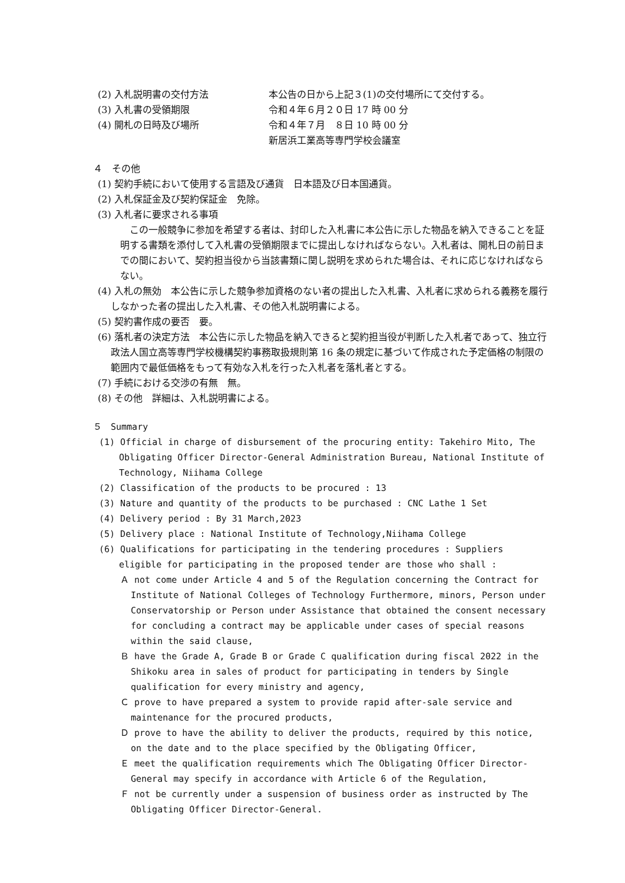(2) 入札説明書の交付方法 本公告の日から上記３(1)の交付場所にて交付する。
(3) 入札書の受領期限 令和４年６月２０日 17 時 00 分
(4) 開札の日時及び場所 令和４年７月　８日 10 時 00 分
新居浜工業高等専門学校会議室
４　その他
(1) 契約手続において使用する言語及び通貨　日本語及び日本国通貨。
(2) 入札保証金及び契約保証金　免除。
(3) 入札者に要求される事項
　この一般競争に参加を希望する者は、封印した入札書に本公告に示した物品を納入できることを証明する書類を添付して入札書の受領期限までに提出しなければならない。入札者は、開札日の前日までの間において、契約担当役から当該書類に関し説明を求められた場合は、それに応じなければならない。
(4) 入札の無効　本公告に示した競争参加資格のない者の提出した入札書、入札者に求められる義務を履行しなかった者の提出した入札書、その他入札説明書による。
(5) 契約書作成の要否　要。
(6) 落札者の決定方法　本公告に示した物品を納入できると契約担当役が判断した入札者であって、独立行政法人国立高等専門学校機構契約事務取扱規則第 16 条の規定に基づいて作成された予定価格の制限の範囲内で最低価格をもって有効な入札を行った入札者を落札者とする。
(7) 手続における交渉の有無　無。
(8) その他　詳細は、入札説明書による。
５　Summary
(1) Official in charge of disbursement of the procuring entity: Takehiro Mito, The Obligating Officer Director-General Administration Bureau, National Institute of Technology, Niihama College
(2) Classification of the products to be procured : 13
(3) Nature and quantity of the products to be purchased : CNC Lathe 1 Set
(4) Delivery period : By 31 March,2023
(5) Delivery place : National Institute of Technology,Niihama College
(6) Qualifications for participating in the tendering procedures : Suppliers eligible for participating in the proposed tender are those who shall :
Ａ not come under Article 4 and 5 of the Regulation concerning the Contract for Institute of National Colleges of Technology Furthermore, minors, Person under Conservatorship or Person under Assistance that obtained the consent necessary for concluding a contract may be applicable under cases of special reasons within the said clause,
Ｂ have the Grade A, Grade B or Grade C qualification during fiscal 2022 in the Shikoku area in sales of product for participating in tenders by Single qualification for every ministry and agency,
Ｃ prove to have prepared a system to provide rapid after-sale service and maintenance for the procured products,
Ｄ prove to have the ability to deliver the products, required by this notice, on the date and to the place specified by the Obligating Officer,
Ｅ meet the qualification requirements which The Obligating Officer Director-General may specify in accordance with Article 6 of the Regulation,
Ｆ not be currently under a suspension of business order as instructed by The Obligating Officer Director-General.